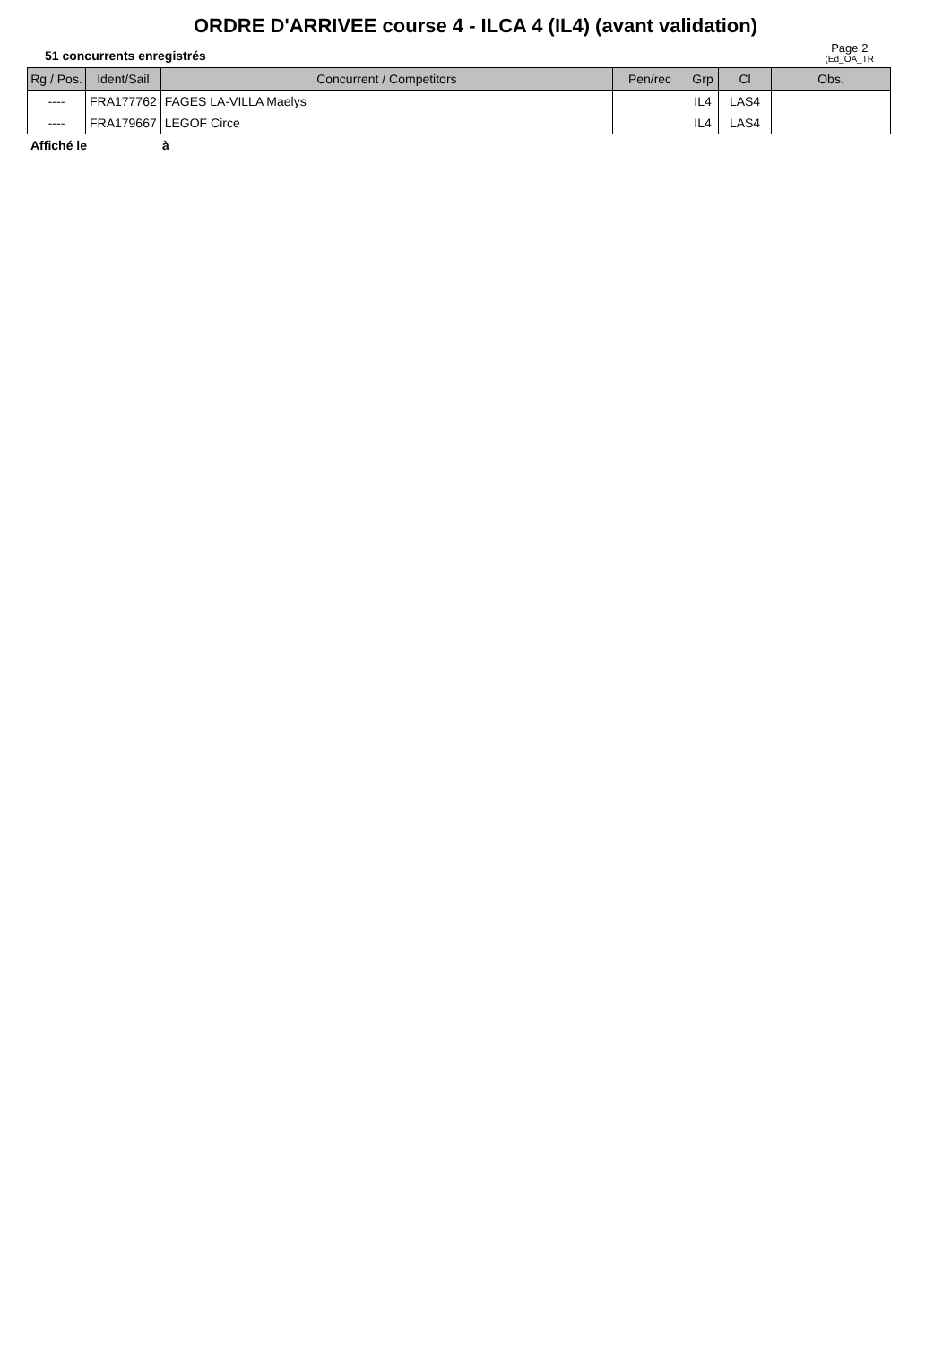ORDRE D'ARRIVEE course 4 - ILCA 4 (IL4) (avant validation)
51 concurrents enregistrés
Page 2
(Ed_OA_TR
| Rg / Pos. | Ident/Sail | Concurrent / Competitors | Pen/rec | Grp | Cl | Obs. |
| --- | --- | --- | --- | --- | --- | --- |
| ---- | FRA177762 | FAGES LA-VILLA Maelys | | IL4 | LAS4 | |
| ---- | FRA179667 | LEGOF Circe | | IL4 | LAS4 | |
Affiché le à